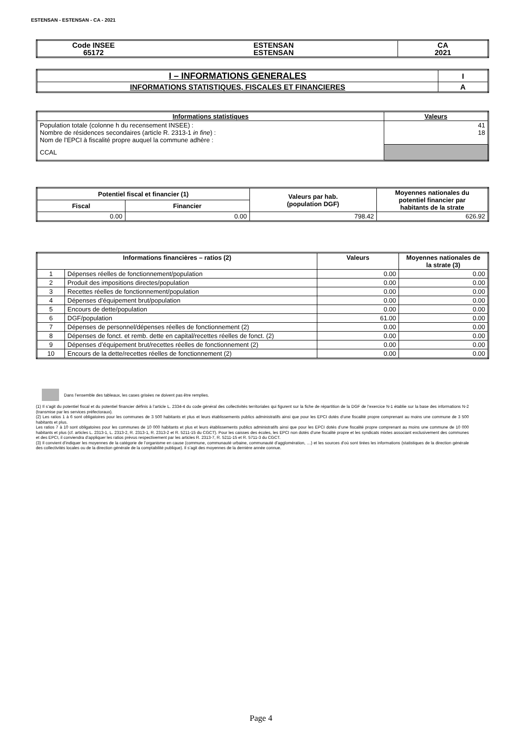ESTENSAN - ESTENSAN - CA - 2021
| Code INSEE 65172 | ESTENSAN ESTENSAN | CA 2021 |
| I – INFORMATIONS GENERALES | I |
| --- | --- |
| INFORMATIONS STATISTIQUES, FISCALES ET FINANCIERES | A |
| Informations statistiques | Valeurs |
| --- | --- |
| Population totale (colonne h du recensement INSEE) : Nombre de résidences secondaires (article R. 2313-1 in fine ) : Nom de l’EPCI à fiscalité propre auquel la commune adhère : | 41 18 |
| CCAL | |
| Potentiel fiscal et financier (1) | | Valeurs par hab. (population DGF) | Moyennes nationales du potentiel financier par habitants de la strate |
| --- | --- | --- | --- |
| Fiscal | Financier | | |
| 0.00 | 0.00 | 798.42 | 626.92 |
| Informations financières – ratios (2) | | Valeurs | Moyennes nationales de la strate (3) |
| --- | --- | --- | --- |
| 1 | Dépenses réelles de fonctionnement/population | 0.00 | 0.00 |
| 2 | Produit des impositions directes/population | 0.00 | 0.00 |
| 3 | Recettes réelles de fonctionnement/population | 0.00 | 0.00 |
| 4 | Dépenses d’équipement brut/population | 0.00 | 0.00 |
| 5 | Encours de dette/population | 0.00 | 0.00 |
| 6 | DGF/population | 61.00 | 0.00 |
| 7 | Dépenses de personnel/dépenses réelles de fonctionnement (2) | 0.00 | 0.00 |
| 8 | Dépenses de fonct. et remb. dette en capital/recettes réelles de fonct. (2) | 0.00 | 0.00 |
| 9 | Dépenses d’équipement brut/recettes réelles de fonctionnement (2) | 0.00 | 0.00 |
| 10 | Encours de la dette/recettes réelles de fonctionnement (2) | 0.00 | 0.00 |
Dans l’ensemble des tableaux, les cases grisées ne doivent pas être remplies.
(1) Il s’agit du potentiel fiscal et du potentiel financier définis à l’article L. 2334-4 du code général des collectivités territoriales qui figurent sur la fiche de répartition de la DGF de l’exercice N-1 établie sur la base des informations N-2 (transmise par les services préfectoraux).
(2) Les ratios 1 à 6 sont obligatoires pour les communes de 3 500 habitants et plus et leurs établissements publics administratifs ainsi que pour les EPCI dotés d’une fiscalité propre comprenant au moins une commune de 3 500 habitants et plus.
Les ratios 7 à 10 sont obligatoires pour les communes de 10 000 habitants et plus et leurs établissements publics administratifs ainsi que pour les EPCI dotés d’une fiscalité propre comprenant au moins une commune de 10 000 habitants et plus (cf. articles L. 2313-1, L. 2313-2, R. 2313-1, R. 2313-2 et R. 5211-15 du CGCT). Pour les caisses des écoles, les EPCI non dotés d’une fiscalité propre et les syndicats mixtes associant exclusivement des communes et des EPCI, il conviendra d’appliquer les ratios prévus respectivement par les articles R. 2313-7, R. 5211-15 et R. 5711-3 du CGCT.
(3) Il convient d’indiquer les moyennes de la catégorie de l’organisme en cause (commune, communauté urbaine, communauté d’agglomération, …) et les sources d’où sont tirées les informations (statistiques de la direction générale des collectivités locales ou de la direction générale de la comptabilité publique). Il s’agit des moyennes de la dernière année connue.
Page 4